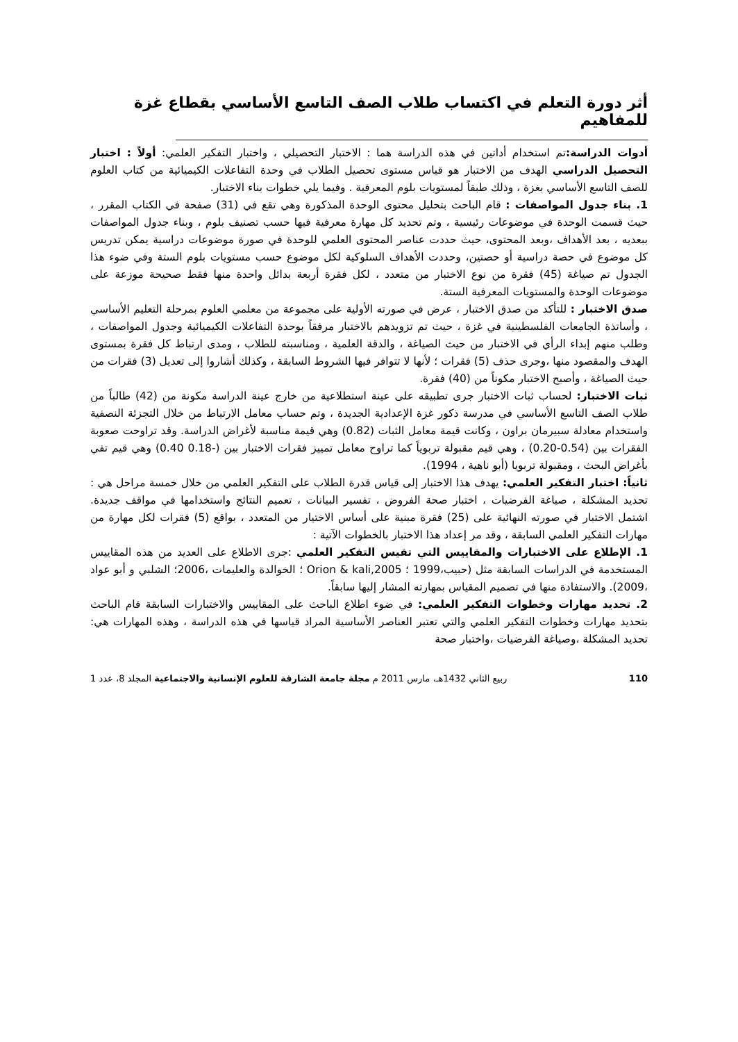أثر دورة التعلم في اكتساب طلاب الصف التاسع الأساسي بقطاع غزة للمفاهيم
أدوات الدراسة: تم استخدام أداتين في هذه الدراسة هما : الاختبار التحصيلي ، واختبار التفكير العلمي: أولاً : اختبار التحصيل الدراسي الهدف من الاختبار هو قياس مستوى تحصيل الطلاب في وحدة التفاعلات الكيميائية من كتاب العلوم للصف التاسع الأساسي بغزة ، وذلك طبقاً لمستويات بلوم المعرفية . وفيما يلي خطوات بناء الاختبار.
1. بناء جدول المواصفات : قام الباحث بتحليل محتوى الوحدة المذكورة وهي تقع في (31) صفحة في الكتاب المقرر ، حيث قسمت الوحدة في موضوعات رئيسية ، وتم تحديد كل مهارة معرفية فيها حسب تصنيف بلوم ، وبناء جدول المواصفات ببعديه ، بعد الأهداف ،وبعد المحتوى، حيث حددت عناصر المحتوى العلمي للوحدة في صورة موضوعات دراسية يمكن تدريس كل موضوع في حصة دراسية أو حصتين، وحددت الأهداف السلوكية لكل موضوع حسب مستويات بلوم الستة وفي ضوء هذا الجدول تم صياغة (45) فقرة من نوع الاختبار من متعدد ، لكل فقرة أربعة بدائل واحدة منها فقط صحيحة موزعة على موضوعات الوحدة والمستويات المعرفية الستة.
صدق الاختبار : للتأكد من صدق الاختبار ، عرض في صورته الأولية على مجموعة من معلمي العلوم بمرحلة التعليم الأساسي ، وأساتذة الجامعات الفلسطينية في غزة ، حيث تم تزويدهم بالاختبار مرفقاً بوحدة التفاعلات الكيميائية وجدول المواصفات ، وطلب منهم إبداء الرأي في الاختبار من حيث الصياغة ، والدقة العلمية ، ومناسبته للطلاب ، ومدى ارتباط كل فقرة بمستوى الهدف والمقصود منها ،وجرى حذف (5) فقرات ؛ لأنها لا تتوافر فيها الشروط السابقة ، وكذلك أشاروا إلى تعديل (3) فقرات من حيث الصياغة ، وأصبح الاختبار مكوناً من (40) فقرة.
ثبات الاختبار: لحساب ثبات الاختبار جرى تطبيقه على عينة استطلاعية من خارج عينة الدراسة مكونة من (42) طالباً من طلاب الصف التاسع الأساسي في مدرسة ذكور غزة الإعدادية الجديدة ، وتم حساب معامل الارتباط من خلال التجزئة النصفية واستخدام معادلة سبيرمان براون ، وكانت قيمة معامل الثبات (0.82) وهي قيمة مناسبة لأغراض الدراسة. وقد تراوحت صعوبة الفقرات بين (0.54-0.20) ، وهي قيم مقبولة تربوياً كما تراوح معامل تمييز فقرات الاختبار بين (-0.18 0.40) وهي قيم تفي بأغراض البحث ، ومقبولة تربويا (أبو ناهية ، 1994).
ثانياً: اختبار التفكير العلمي: يهدف هذا الاختبار إلى قياس قدرة الطلاب على التفكير العلمي من خلال خمسة مراحل هي : تحديد المشكلة ، صياغة الفرضيات ، اختبار صحة الفروض ، تفسير البيانات ، تعميم النتائج واستخدامها في مواقف جديدة. اشتمل الاختبار في صورته النهائية على (25) فقرة مبنية على أساس الاختيار من المتعدد ، بواقع (5) فقرات لكل مهارة من مهارات التفكير العلمي السابقة ، وقد مر إعداد هذا الاختبار بالخطوات الآتية :
1. الإطلاع على الاختبارات والمقاييس التي تقيس التفكير العلمي :جرى الاطلاع على العديد من هذه المقاييس المستخدمة في الدراسات السابقة مثل (حبيب،1999 ؛ Orion & kali,2005 ؛ الخوالدة والعليمات ،2006؛ الشلبي و أبو عواد ،2009). والاستفادة منها في تصميم المقياس بمهارته المشار إليها سابقاً.
2. تحديد مهارات وخطوات التفكير العلمي: في ضوء اطلاع الباحث على المقاييس والاختبارات السابقة قام الباحث بتحديد مهارات وخطوات التفكير العلمي والتي تعتبر العناصر الأساسية المراد قياسها في هذه الدراسة ، وهذه المهارات هي: تحديد المشكلة ،وصياغة الفرضيات ،واختبار صحة
110 ربيع الثاني 1432هـ، مارس 2011 م مجلة جامعة الشارقة للعلوم الإنسانية والاجتماعية المجلد 8، عدد 1